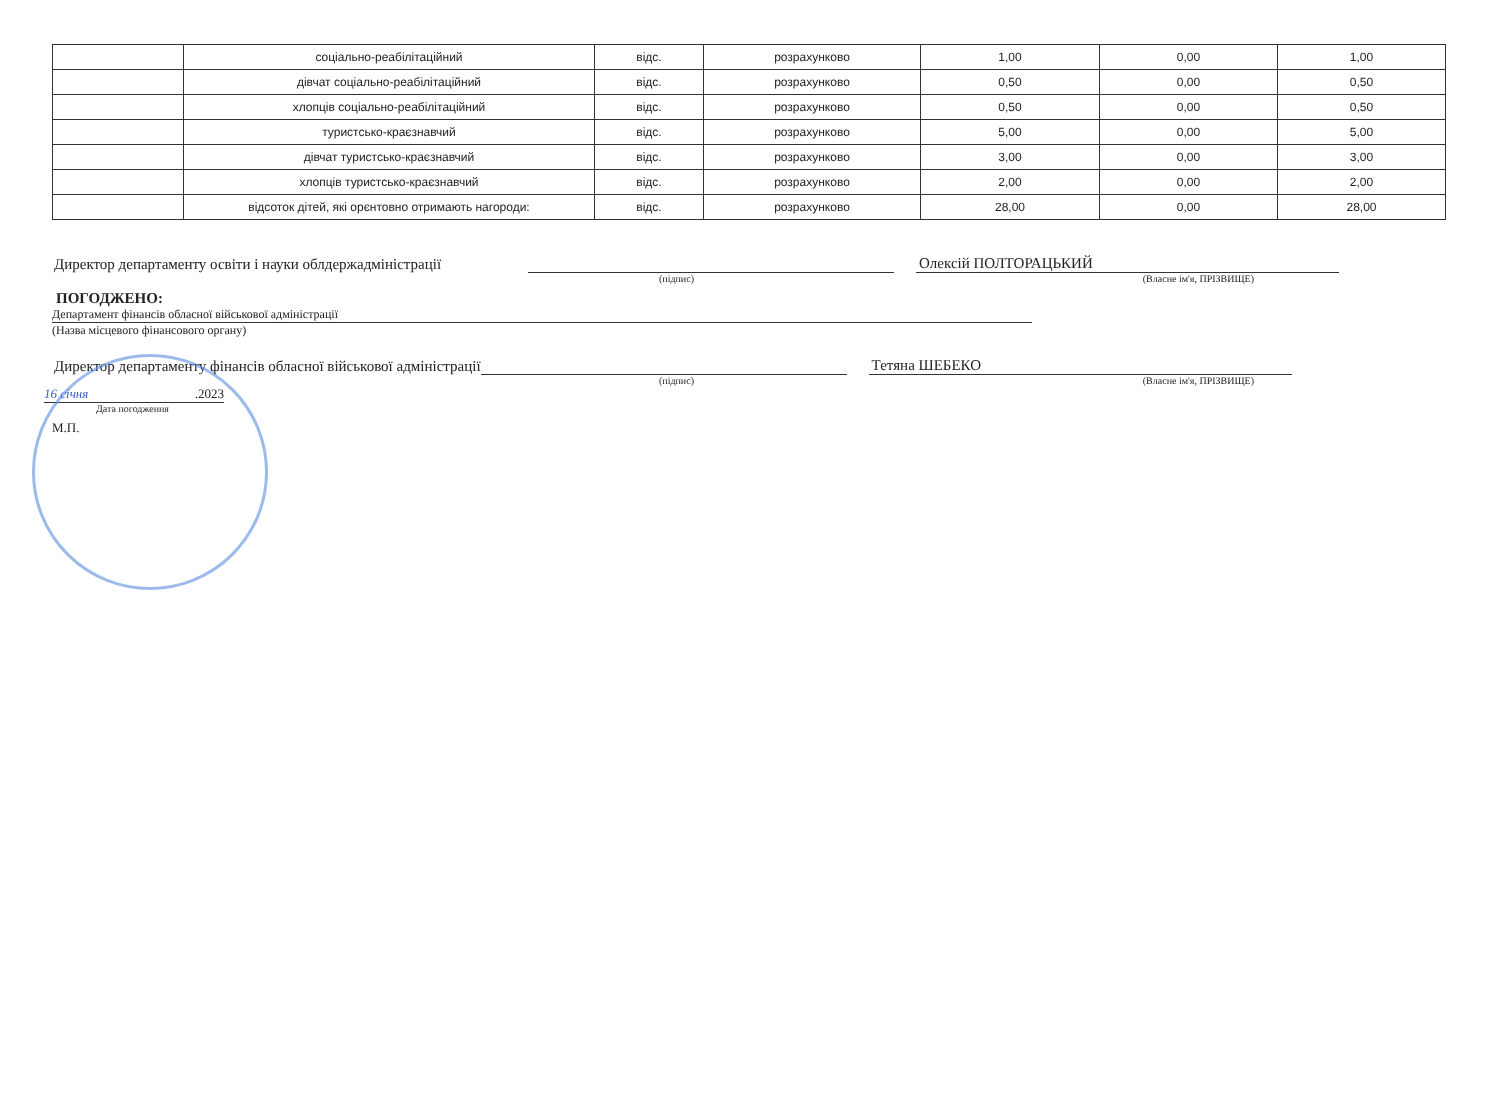| | соціально-реабілітаційний | відс. | розрахунково | 1,00 | 0,00 | 1,00 |
| | дівчат соціально-реабілітаційний | відс. | розрахунково | 0,50 | 0,00 | 0,50 |
| | хлопців соціально-реабілітаційний | відс. | розрахунково | 0,50 | 0,00 | 0,50 |
| | туристсько-краєзнавчий | відс. | розрахунково | 5,00 | 0,00 | 5,00 |
| | дівчат туристсько-краєзнавчий | відс. | розрахунково | 3,00 | 0,00 | 3,00 |
| | хлопців туристсько-краєзнавчий | відс. | розрахунково | 2,00 | 0,00 | 2,00 |
| | відсоток дітей, які орєнтовно отримають нагороди: | відс. | розрахунково | 28,00 | 0,00 | 28,00 |
Директор департаменту освіти і науки облдержадміністрації Олексій ПОЛТОРАЦЬКИЙ
(підпис) (Власне ім'я, ПРІЗВИЩЕ)
ПОГОДЖЕНО:
Департамент фінансів обласної військової адміністрації
(Назва місцевого фінансового органу)
Директор департаменту фінансів обласної військової адміністрації Тетяна ШЕБЕКО
(підпис) (Власне ім'я, ПРІЗВИЩЕ)
16 січня.2023
Дата погодження
М.П.